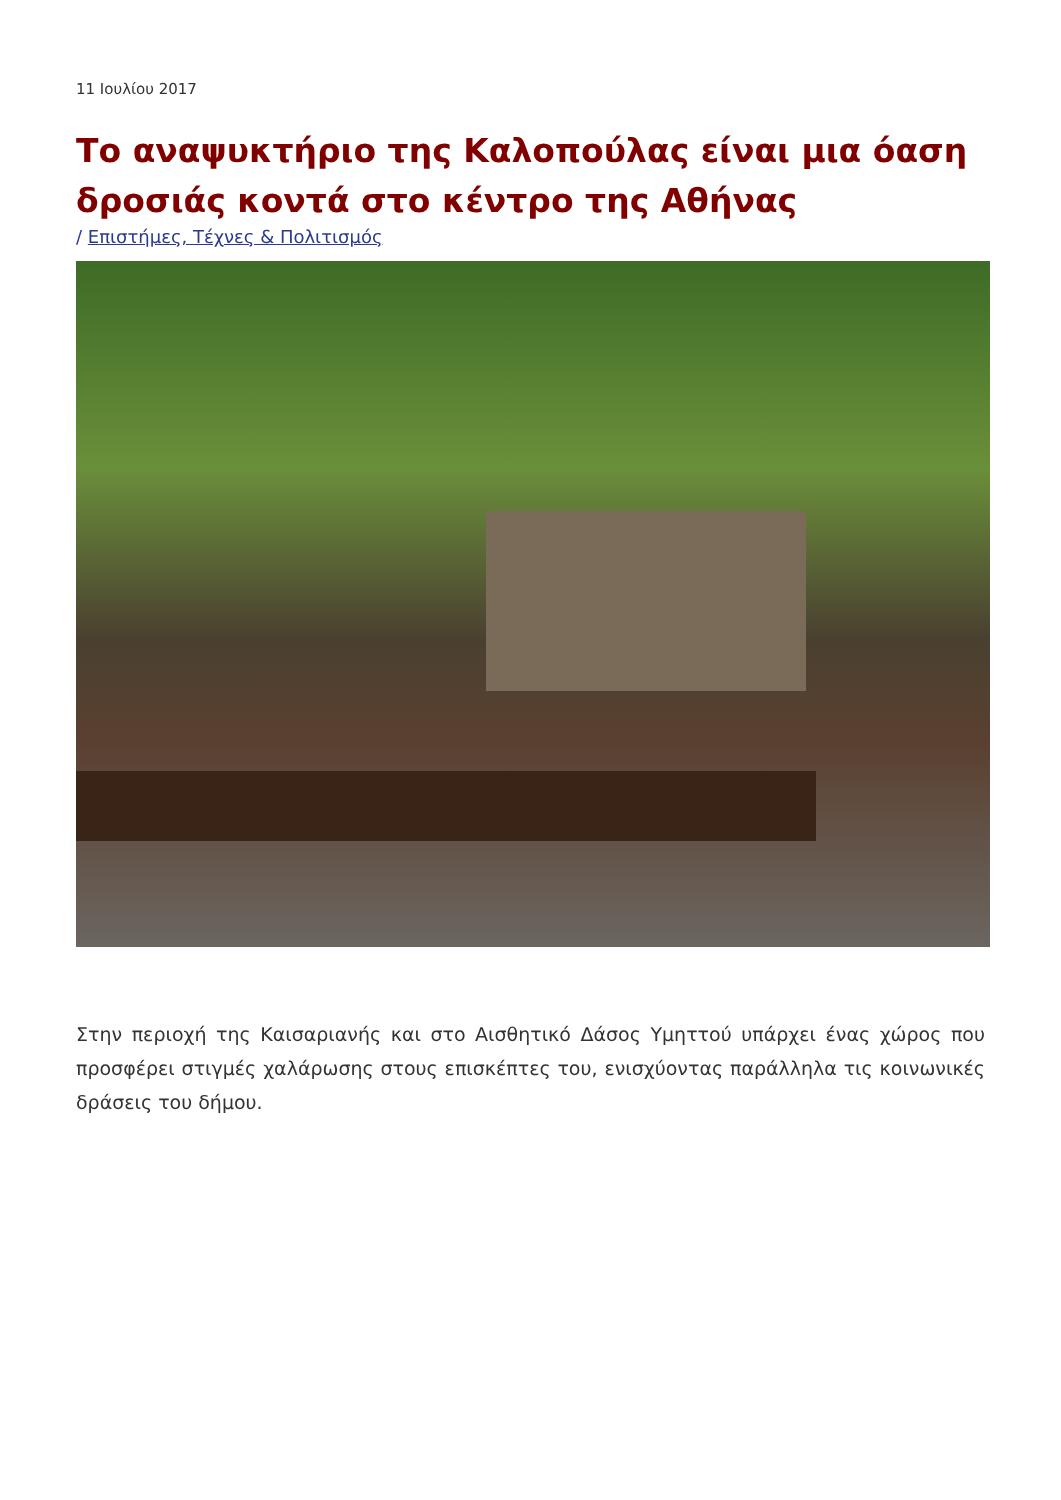11 Ιουλίου 2017
Το αναψυκτήριο της Καλοπούλας είναι μια όαση δροσιάς κοντά στο κέντρο της Αθήνας
/ Επιστήμες, Τέχνες & Πολιτισμός
Στην περιοχή της Καισαριανής και στο Αισθητικό Δάσος Υμηττού υπάρχει ένας χώρος που προσφέρει στιγμές χαλάρωσης στους επισκέπτες του, ενισχύοντας παράλληλα τις κοινωνικές δράσεις του δήμου.